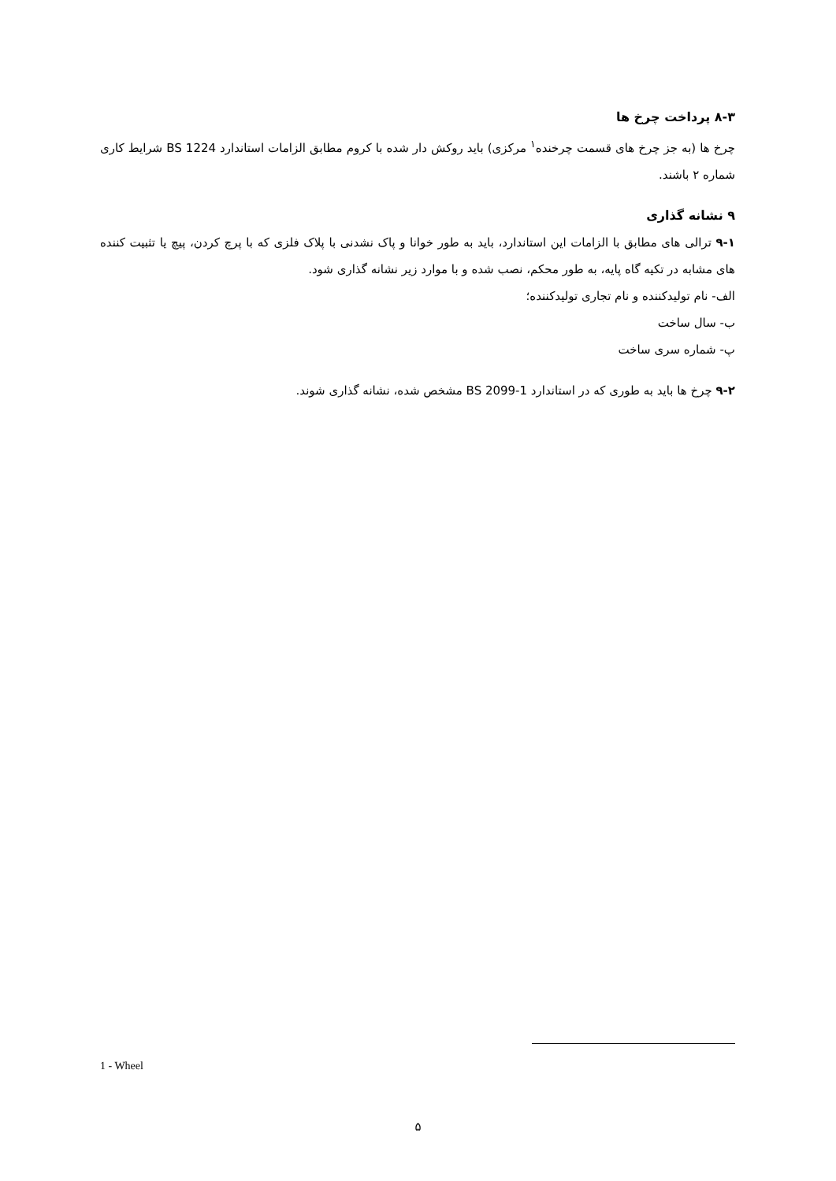۸-۳ پرداخت چرخ ها
چرخ ها (به جز چرخ های قسمت چرخنده<sup>۱</sup> مرکزی) باید روکش دار شده با کروم مطابق الزامات استاندارد BS 1224 شرایط کاری شماره ۲ باشند.
۹ نشانه گذاری
۹-۱ ترالی های مطابق با الزامات این استاندارد، باید به طور خوانا و پاک نشدنی با پلاک فلزی که با پرچ کردن، پیچ یا تثبیت کننده های مشابه در تکیه گاه پایه، به طور محکم، نصب شده و با موارد زیر نشانه گذاری شود.
الف- نام تولیدکننده و نام تجاری تولیدکننده؛
ب- سال ساخت
پ- شماره سری ساخت
۹-۲ چرخ ها باید به طوری که در استاندارد BS 2099-1 مشخص شده، نشانه گذاری شوند.
1 - Wheel
۵